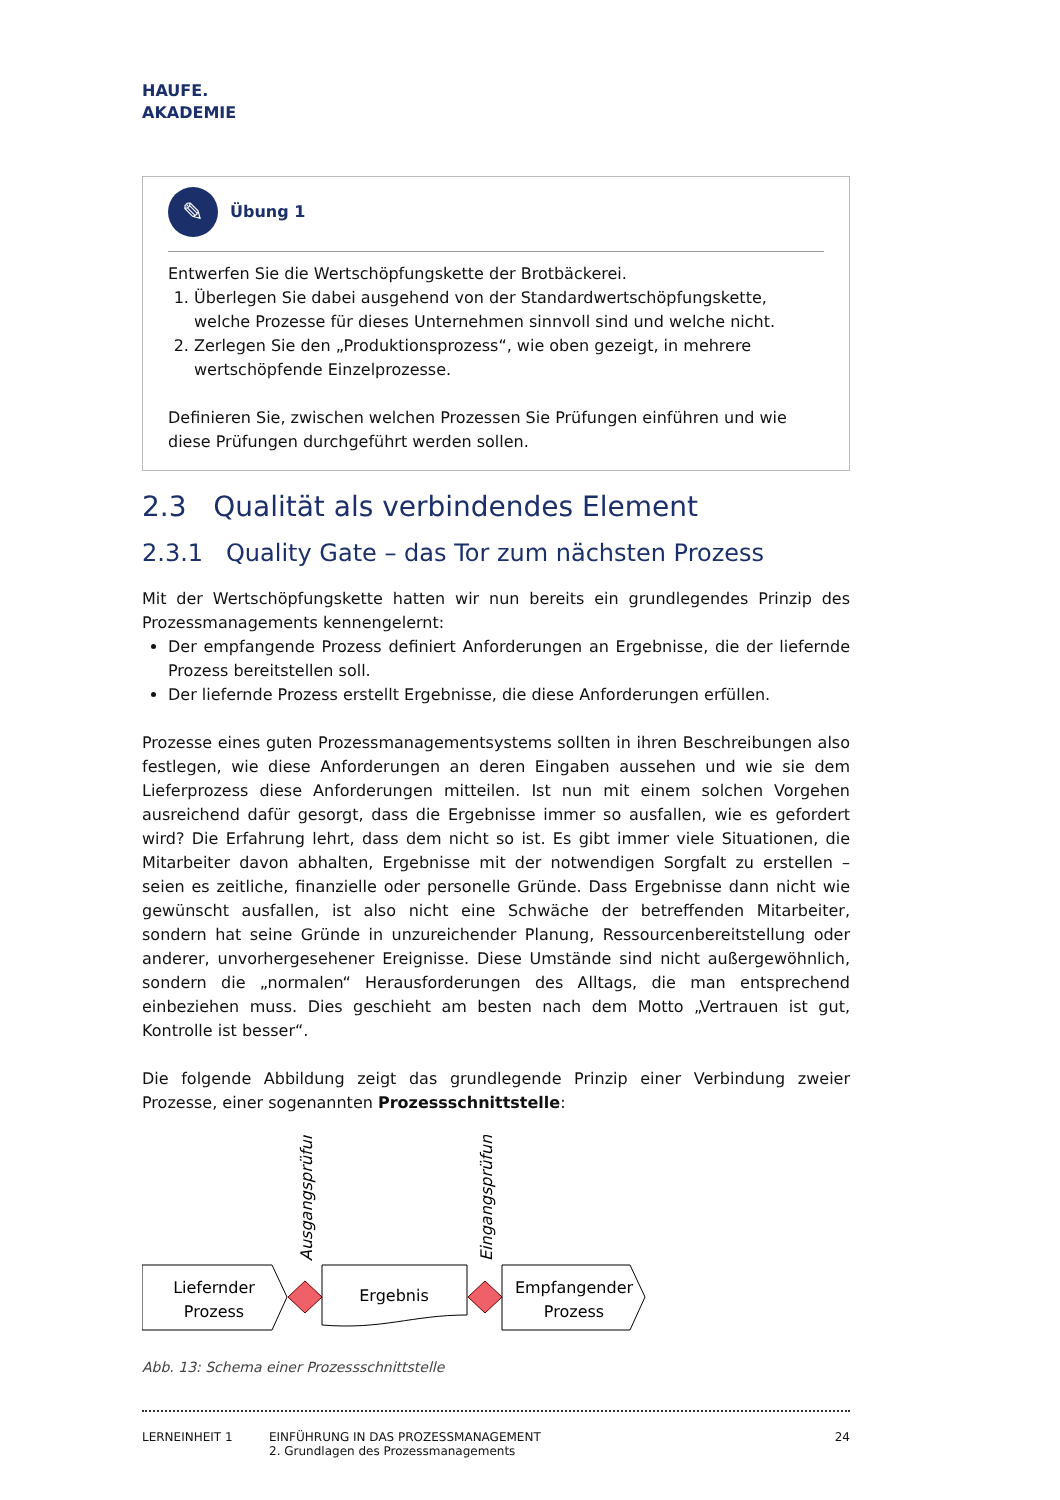HAUFE.
AKADEMIE
✎ Übung 1
Entwerfen Sie die Wertschöpfungskette der Brotbäckerei.
1. Überlegen Sie dabei ausgehend von der Standardwertschöpfungskette, welche Prozesse für dieses Unternehmen sinnvoll sind und welche nicht.
2. Zerlegen Sie den „Produktionsprozess“, wie oben gezeigt, in mehrere wertschöpfende Einzelprozesse.
Definieren Sie, zwischen welchen Prozessen Sie Prüfungen einführen und wie diese Prüfungen durchgeführt werden sollen.
2.3 Qualität als verbindendes Element
2.3.1 Quality Gate – das Tor zum nächsten Prozess
Mit der Wertschöpfungskette hatten wir nun bereits ein grundlegendes Prinzip des Prozessmanagements kennengelernt:
Der empfangende Prozess definiert Anforderungen an Ergebnisse, die der liefernde Prozess bereitstellen soll.
Der liefernde Prozess erstellt Ergebnisse, die diese Anforderungen erfüllen.
Prozesse eines guten Prozessmanagementsystems sollten in ihren Beschreibungen also festlegen, wie diese Anforderungen an deren Eingaben aussehen und wie sie dem Lieferprozess diese Anforderungen mitteilen. Ist nun mit einem solchen Vorgehen ausreichend dafür gesorgt, dass die Ergebnisse immer so ausfallen, wie es gefordert wird? Die Erfahrung lehrt, dass dem nicht so ist. Es gibt immer viele Situationen, die Mitarbeiter davon abhalten, Ergebnisse mit der notwendigen Sorgfalt zu erstellen – seien es zeitliche, finanzielle oder personelle Gründe. Dass Ergebnisse dann nicht wie gewünscht ausfallen, ist also nicht eine Schwäche der betreffenden Mitarbeiter, sondern hat seine Gründe in unzureichender Planung, Ressourcenbereitstellung oder anderer, unvorhergesehener Ereignisse. Diese Umstände sind nicht außergewöhnlich, sondern die „normalen“ Herausforderungen des Alltags, die man entsprechend einbeziehen muss. Dies geschieht am besten nach dem Motto „Vertrauen ist gut, Kontrolle ist besser“.
Die folgende Abbildung zeigt das grundlegende Prinzip einer Verbindung zweier Prozesse, einer sogenannten Prozessschnittstelle:
Liefernder
Prozess
Ausgangsprüfung
Ergebnis
Eingangsprüfung
Empfangender
Prozess
Abb. 13: Schema einer Prozessschnittstelle
LERNEINHEIT 1 EINFÜHRUNG IN DAS PROZESSMANAGEMENT
2. Grundlagen des Prozessmanagements
24